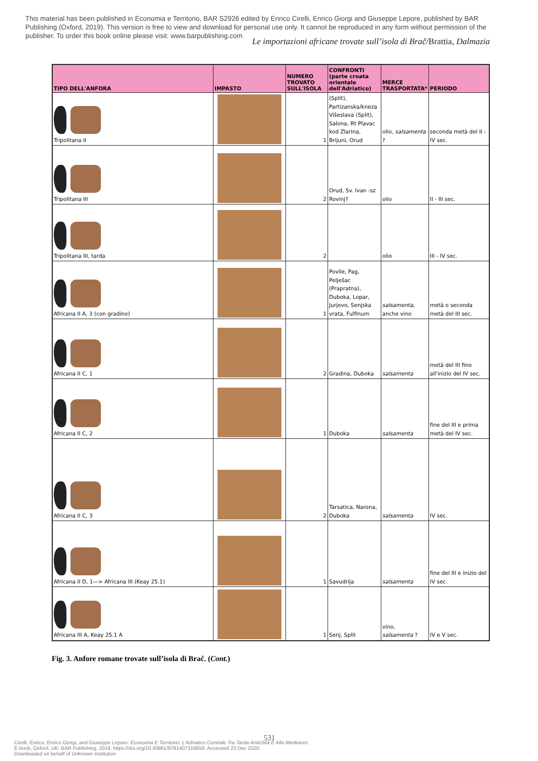This material has been published in Economia e Territorio, BAR S2926 edited by Enrico Cirelli, Enrico Giorgi and Giuseppe Lepore, published by BAR Publishing (Oxford, 2019). This version is free to view and download for personal use only. It cannot be reproduced in any form without permission of the publisher. To order this book online please visit: www.barpublishing.com
Le importazioni africane trovate sull’isola di Brač/Brattia, Dalmazia
| TIPO DELL'ANFORA | IMPASTO | NUMERO TROVATO SULL'ISOLA | CONFRONTI (parte croata orientale dell'Adriatico) | MERCE TRASPORTATA* | PERIODO |
| --- | --- | --- | --- | --- | --- |
| Tripolitana II | | 1 | (Split), Partizanska/kneza Višeslava (Split), Salona, Rt Plavac kod Zlarina, Brijuni, Orud | olio, salsamenta ? | seconda metà del II - IV sec. |
| Tripolitana III | | 2 | Orud, Sv. Ivan -sz Rovinj? | olio | II - III sec. |
| Tripolitana III, tarda | | 2 | | olio | III - IV sec. |
| Africana II A, 3 (con gradino) | | 1 | Povile, Pag, Pelješac (Prapratna), Duboka, Lopar, Jurjevo, Senjska vrata, Fulfinum | salsamenta, anche vino | metà o seconda metà del III sec. |
| Africana II C, 1 | | 2 | Gradina, Duboka | salsamenta | metà del III fino all'inizio del IV sec. |
| Africana II C, 2 | | 1 | Duboka | salsamenta | fine del III e prima metà del IV sec. |
| Africana II C, 3 | | 2 | Tarsatica, Narona, Duboka | salsamenta | IV sec. |
| Africana II D, 1—> Africana III (Keay 25.1) | | 1 | Savudrija | salsamenta | fine del III e inizio del IV sec. |
| Africana III A, Keay 25.1 A | | 1 | Senj, Split | vino, salsamenta ? | IV e V sec. |
Fig. 3. Anfore romane trovate sull’isola di Brač. (Cont.)
531
Cirelli, Enrico, Enrico Giorgi, and Giuseppe Lepore. Economia E Territorio: L'Adriatico Centrale Tra Tarda Antichità E Alto Medioevo.
E-book, Oxford, UK: BAR Publishing, 2019, https://doi.org/10.30861/9781407316659. Accessed 23 Dec 2020.
Downloaded on behalf of Unknown Institution